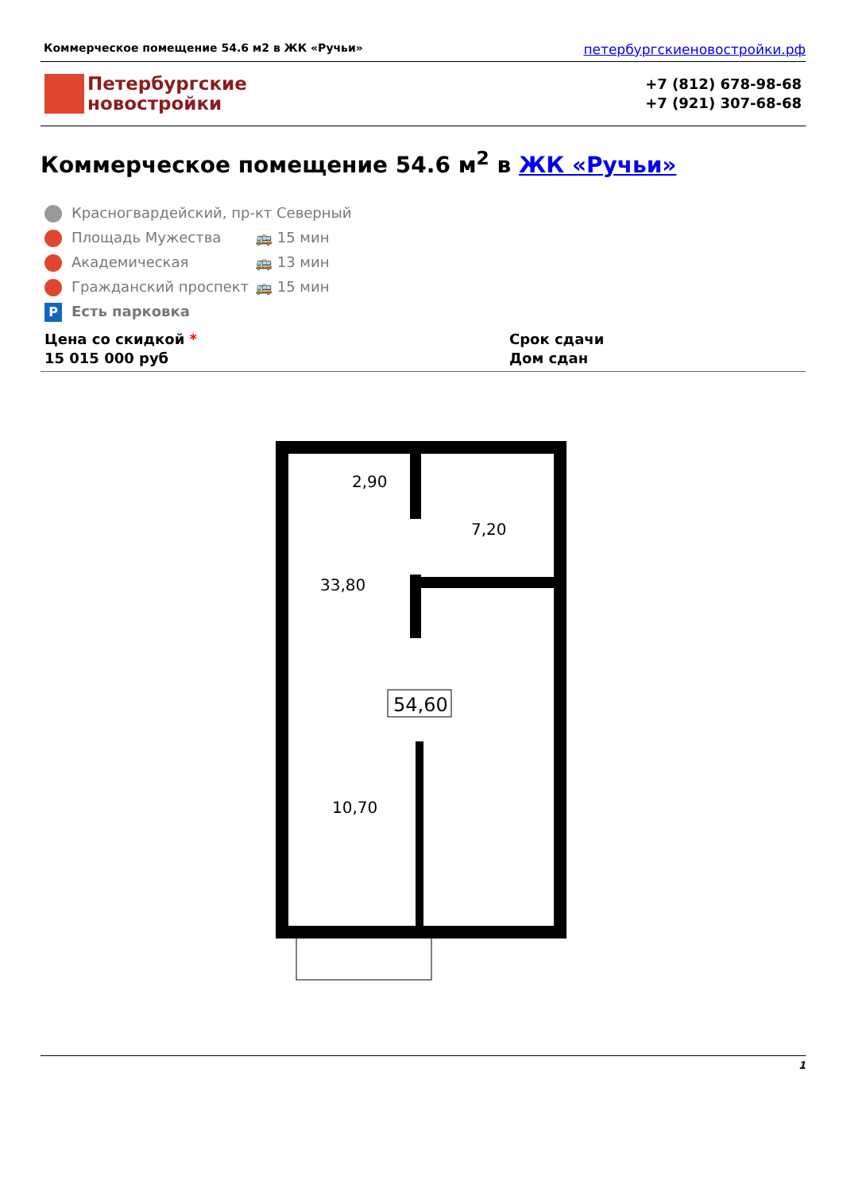Коммерческое помещение 54.6 м2 в ЖК «Ручьи» петербургскиеновостройки.рф
Петербургские
новостройки
+7 (812) 678-98-68
+7 (921) 307-68-68
Коммерческое помещение 54.6 м<sup>2</sup> в ЖК «Ручьи»
Красногвардейский, пр-кт Северный
Площадь Мужества 🚌 15 мин
Академическая 🚌 13 мин
Гражданский проспект 🚌 15 мин
P Есть парковка
Цена со скидкой *
15 015 000 руб
Срок сдачи
Дом сдан
2,90
7,20
33,80
54,60
10,70
1